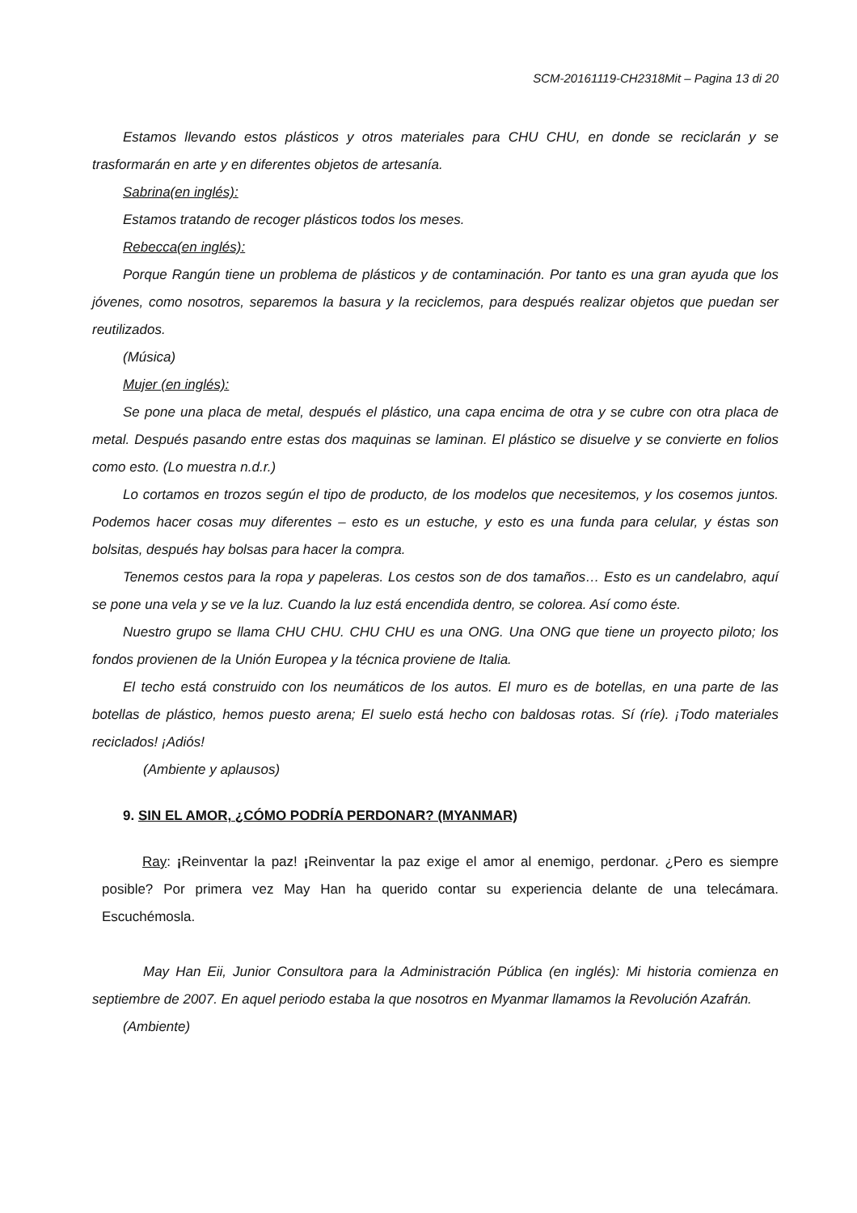SCM-20161119-CH2318Mit – Pagina 13 di 20
Estamos llevando estos plásticos y otros materiales para CHU CHU, en donde se reciclarán y se trasformarán en arte y en diferentes objetos de artesanía.
Sabrina(en inglés):
Estamos tratando de recoger plásticos todos los meses.
Rebecca(en inglés):
Porque Rangún tiene un problema de plásticos y de contaminación. Por tanto es una gran ayuda que los jóvenes, como nosotros, separemos la basura y la reciclemos, para después realizar objetos que puedan ser reutilizados.
(Música)
Mujer (en inglés):
Se pone una placa de metal, después el plástico, una capa encima de otra y se cubre con otra placa de metal. Después pasando entre estas dos maquinas se laminan. El plástico se disuelve y se convierte en folios como esto. (Lo muestra n.d.r.)
Lo cortamos en trozos según el tipo de producto, de los modelos que necesitemos, y los cosemos juntos. Podemos hacer cosas muy diferentes – esto es un estuche, y esto es una funda para celular, y éstas son bolsitas, después hay bolsas para hacer la compra.
Tenemos cestos para la ropa y papeleras. Los cestos son de dos tamaños… Esto es un candelabro, aquí se pone una vela y se ve la luz. Cuando la luz está encendida dentro, se colorea. Así como éste.
Nuestro grupo se llama CHU CHU. CHU CHU es una ONG. Una ONG que tiene un proyecto piloto; los fondos provienen de la Unión Europea y la técnica proviene de Italia.
El techo está construido con los neumáticos de los autos. El muro es de botellas, en una parte de las botellas de plástico, hemos puesto arena; El suelo está hecho con baldosas rotas. Sí (ríe). ¡Todo materiales reciclados! ¡Adiós!
(Ambiente y aplausos)
9. SIN EL AMOR, ¿CÓMO PODRÍA PERDONAR? (MYANMAR)
Ray: ¡Reinventar la paz! ¡Reinventar la paz exige el amor al enemigo, perdonar. ¿Pero es siempre posible? Por primera vez May Han ha querido contar su experiencia delante de una telecámara. Escuchémosla.
May Han Eii, Junior Consultora para la Administración Pública (en inglés): Mi historia comienza en septiembre de 2007. En aquel periodo estaba la que nosotros en Myanmar llamamos la Revolución Azafrán.
(Ambiente)